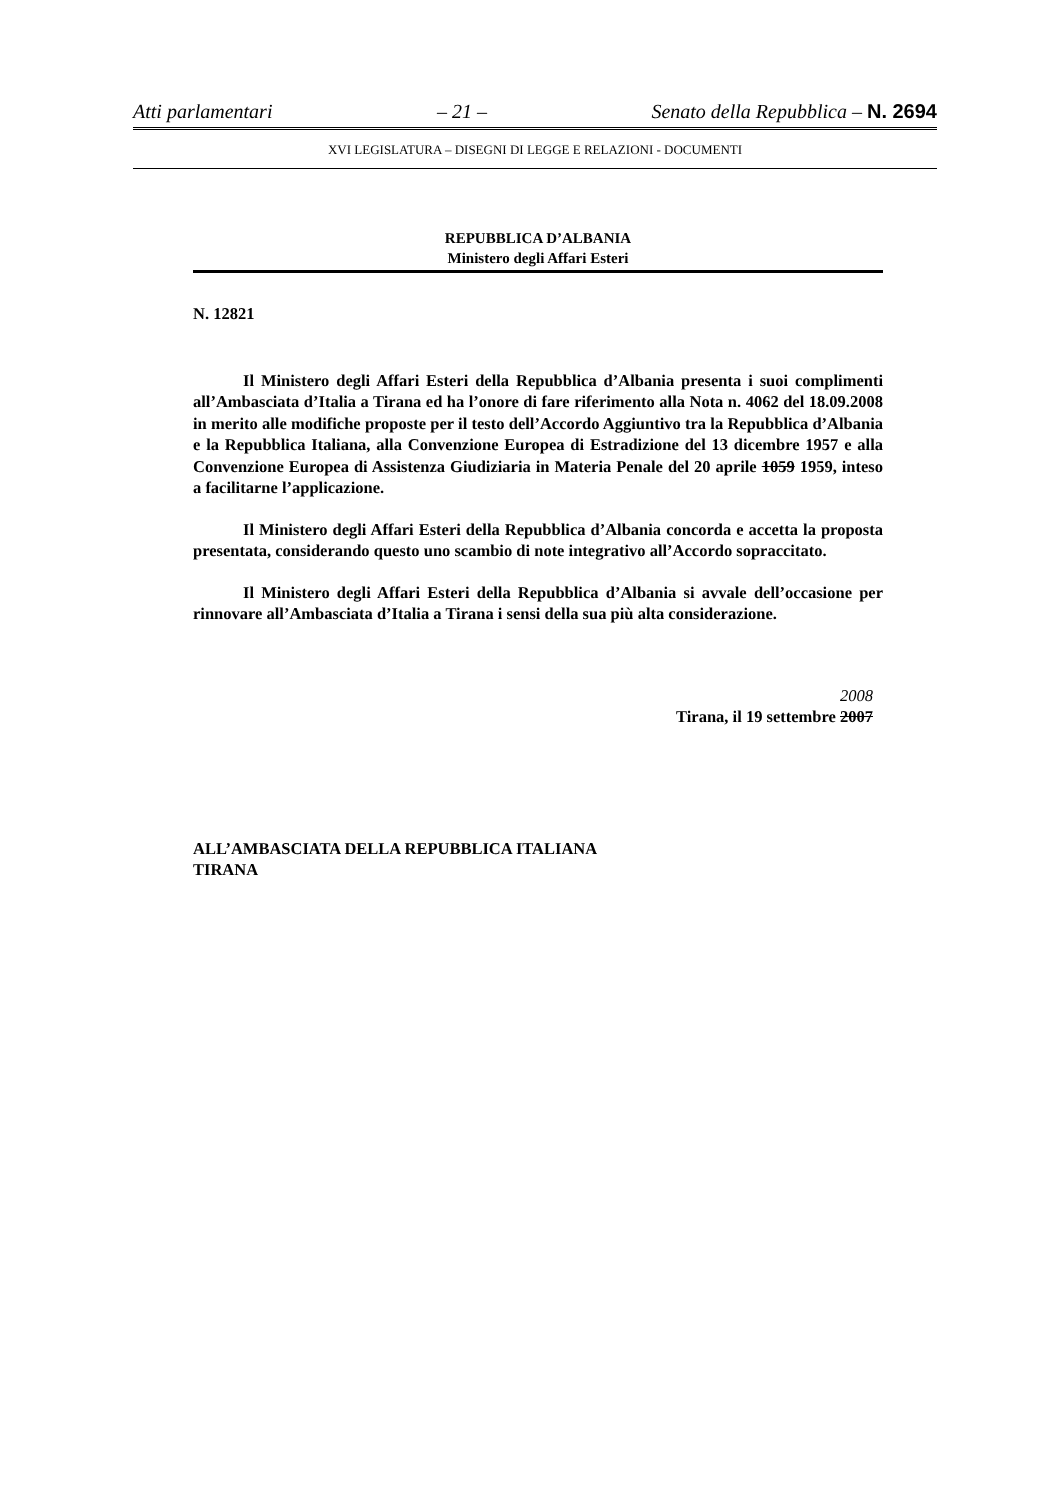Atti parlamentari – 21 – Senato della Repubblica – N. 2694
XVI LEGISLATURA – DISEGNI DI LEGGE E RELAZIONI - DOCUMENTI
REPUBBLICA D’ALBANIA
Ministero degli Affari Esteri
N. 12821
Il Ministero degli Affari Esteri della Repubblica d’Albania presenta i suoi complimenti all’Ambasciata d’Italia a Tirana ed ha l’onore di fare riferimento alla Nota n. 4062 del 18.09.2008 in merito alle modifiche proposte per il testo dell’Accordo Aggiuntivo tra la Repubblica d’Albania e la Repubblica Italiana, alla Convenzione Europea di Estradizione del 13 dicembre 1957 e alla Convenzione Europea di Assistenza Giudiziaria in Materia Penale del 20 aprile 1059 1959, inteso a facilitarne l’applicazione.
Il Ministero degli Affari Esteri della Repubblica d’Albania concorda e accetta la proposta presentata, considerando questo uno scambio di note integrativo all’Accordo sopraccitato.
Il Ministero degli Affari Esteri della Repubblica d’Albania si avvale dell’occasione per rinnovare all’Ambasciata d’Italia a Tirana i sensi della sua più alta considerazione.
2008
Tirana, il 19 settembre 2007
ALL’AMBASCIATA DELLA REPUBBLICA ITALIANA
TIRANA